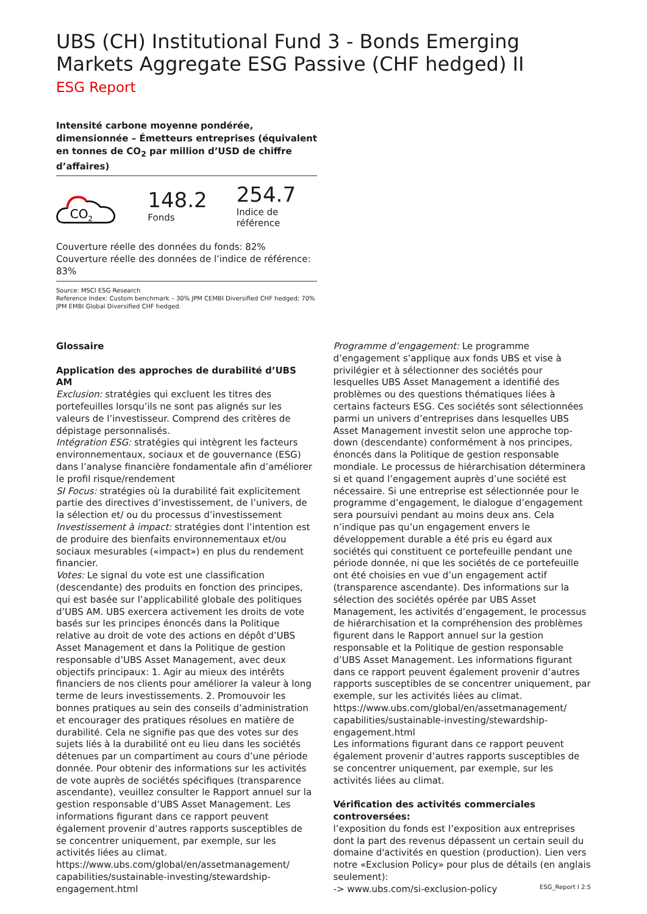UBS (CH) Institutional Fund 3 - Bonds Emerging Markets Aggregate ESG Passive (CHF hedged) II
ESG Report
Intensité carbone moyenne pondérée, dimensionnée – Émetteurs entreprises (équivalent en tonnes de CO<sub>2</sub> par million d’USD de chiffre d’affaires)
CO2
148.2
Fonds
254.7
Indice de référence
Couverture réelle des données du fonds: 82%
Couverture réelle des données de l’indice de référence: 83%
Source: MSCI ESG Research
Reference Index: Custom benchmark – 30% JPM CEMBI Diversified CHF hedged; 70% JPM EMBI Global Diversified CHF hedged.
Glossaire
Application des approches de durabilité d’UBS AM
Exclusion: stratégies qui excluent les titres des portefeuilles lorsqu’ils ne sont pas alignés sur les valeurs de l’investisseur. Comprend des critères de dépistage personnalisés.
Intégration ESG: stratégies qui intègrent les facteurs environnementaux, sociaux et de gouvernance (ESG) dans l’analyse financière fondamentale afin d’améliorer le profil risque/rendement
SI Focus: stratégies où la durabilité fait explicitement partie des directives d’investissement, de l’univers, de la sélection et/ ou du processus d’investissement
Investissement à impact: stratégies dont l’intention est de produire des bienfaits environnementaux et/ou sociaux mesurables («impact») en plus du rendement financier.
Votes: Le signal du vote est une classification (descendante) des produits en fonction des principes, qui est basée sur l’applicabilité globale des politiques d’UBS AM. UBS exercera activement les droits de vote basés sur les principes énoncés dans la Politique relative au droit de vote des actions en dépôt d’UBS Asset Management et dans la Politique de gestion responsable d’UBS Asset Management, avec deux objectifs principaux: 1. Agir au mieux des intérêts financiers de nos clients pour améliorer la valeur à long terme de leurs investissements. 2. Promouvoir les bonnes pratiques au sein des conseils d’administration et encourager des pratiques résolues en matière de durabilité. Cela ne signifie pas que des votes sur des sujets liés à la durabilité ont eu lieu dans les sociétés détenues par un compartiment au cours d’une période donnée. Pour obtenir des informations sur les activités de vote auprès de sociétés spécifiques (transparence ascendante), veuillez consulter le Rapport annuel sur la gestion responsable d’UBS Asset Management. Les informations figurant dans ce rapport peuvent également provenir d’autres rapports susceptibles de se concentrer uniquement, par exemple, sur les activités liées au climat.
https://www.ubs.com/global/en/assetmanagement/ capabilities/sustainable-investing/stewardship-engagement.html
Programme d’engagement: Le programme d’engagement s’applique aux fonds UBS et vise à privilégier et à sélectionner des sociétés pour lesquelles UBS Asset Management a identifié des problèmes ou des questions thématiques liées à certains facteurs ESG. Ces sociétés sont sélectionnées parmi un univers d’entreprises dans lesquelles UBS Asset Management investit selon une approche top-down (descendante) conformément à nos principes, énoncés dans la Politique de gestion responsable mondiale. Le processus de hiérarchisation déterminera si et quand l’engagement auprès d’une société est nécessaire. Si une entreprise est sélectionnée pour le programme d’engagement, le dialogue d’engagement sera poursuivi pendant au moins deux ans. Cela n’indique pas qu’un engagement envers le développement durable a été pris eu égard aux sociétés qui constituent ce portefeuille pendant une période donnée, ni que les sociétés de ce portefeuille ont été choisies en vue d’un engagement actif (transparence ascendante). Des informations sur la sélection des sociétés opérée par UBS Asset Management, les activités d’engagement, le processus de hiérarchisation et la compréhension des problèmes figurent dans le Rapport annuel sur la gestion responsable et la Politique de gestion responsable d’UBS Asset Management. Les informations figurant dans ce rapport peuvent également provenir d’autres rapports susceptibles de se concentrer uniquement, par exemple, sur les activités liées au climat.
https://www.ubs.com/global/en/assetmanagement/ capabilities/sustainable-investing/stewardship-engagement.html
Les informations figurant dans ce rapport peuvent également provenir d’autres rapports susceptibles de se concentrer uniquement, par exemple, sur les activités liées au climat.
Vérification des activités commerciales controversées:
l’exposition du fonds est l’exposition aux entreprises dont la part des revenus dépassent un certain seuil du domaine d'activités en question (production). Lien vers notre «Exclusion Policy» pour plus de détails (en anglais seulement):
-> www.ubs.com/si-exclusion-policy
ESG_Report I 2:5